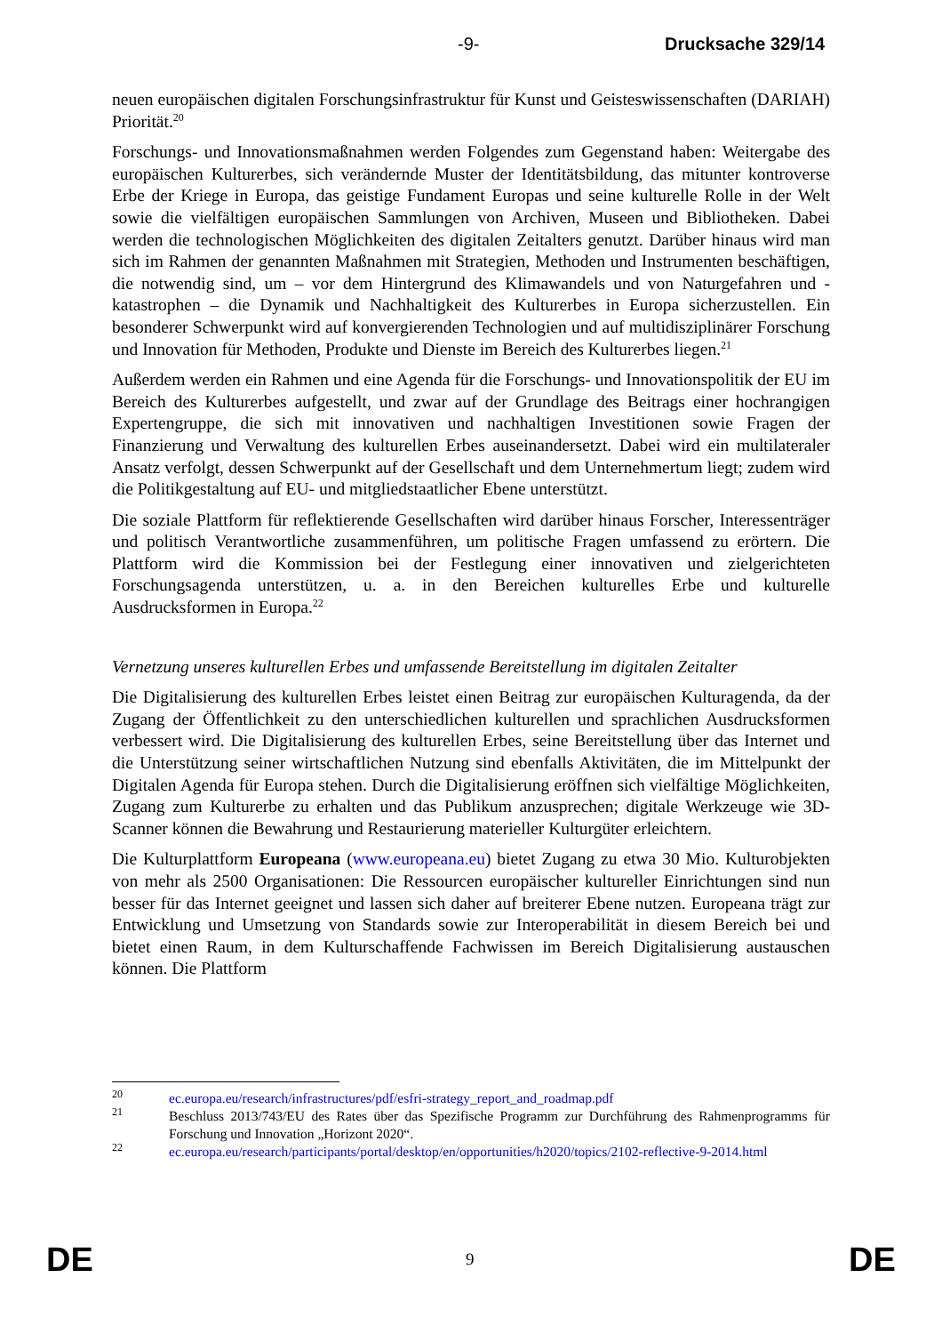-9- Drucksache 329/14
neuen europäischen digitalen Forschungsinfrastruktur für Kunst und Geisteswissenschaften (DARIAH) Priorität.<sup>20</sup>
Forschungs- und Innovationsmaßnahmen werden Folgendes zum Gegenstand haben: Weitergabe des europäischen Kulturerbes, sich verändernde Muster der Identitätsbildung, das mitunter kontroverse Erbe der Kriege in Europa, das geistige Fundament Europas und seine kulturelle Rolle in der Welt sowie die vielfältigen europäischen Sammlungen von Archiven, Museen und Bibliotheken. Dabei werden die technologischen Möglichkeiten des digitalen Zeitalters genutzt. Darüber hinaus wird man sich im Rahmen der genannten Maßnahmen mit Strategien, Methoden und Instrumenten beschäftigen, die notwendig sind, um – vor dem Hintergrund des Klimawandels und von Naturgefahren und -katastrophen – die Dynamik und Nachhaltigkeit des Kulturerbes in Europa sicherzustellen. Ein besonderer Schwerpunkt wird auf konvergierenden Technologien und auf multidisziplinärer Forschung und Innovation für Methoden, Produkte und Dienste im Bereich des Kulturerbes liegen.<sup>21</sup>
Außerdem werden ein Rahmen und eine Agenda für die Forschungs- und Innovationspolitik der EU im Bereich des Kulturerbes aufgestellt, und zwar auf der Grundlage des Beitrags einer hochrangigen Expertengruppe, die sich mit innovativen und nachhaltigen Investitionen sowie Fragen der Finanzierung und Verwaltung des kulturellen Erbes auseinandersetzt. Dabei wird ein multilateraler Ansatz verfolgt, dessen Schwerpunkt auf der Gesellschaft und dem Unternehmertum liegt; zudem wird die Politikgestaltung auf EU- und mitgliedstaatlicher Ebene unterstützt.
Die soziale Plattform für reflektierende Gesellschaften wird darüber hinaus Forscher, Interessenträger und politisch Verantwortliche zusammenführen, um politische Fragen umfassend zu erörtern. Die Plattform wird die Kommission bei der Festlegung einer innovativen und zielgerichteten Forschungsagenda unterstützen, u. a. in den Bereichen kulturelles Erbe und kulturelle Ausdrucksformen in Europa.<sup>22</sup>
Vernetzung unseres kulturellen Erbes und umfassende Bereitstellung im digitalen Zeitalter
Die Digitalisierung des kulturellen Erbes leistet einen Beitrag zur europäischen Kulturagenda, da der Zugang der Öffentlichkeit zu den unterschiedlichen kulturellen und sprachlichen Ausdrucksformen verbessert wird. Die Digitalisierung des kulturellen Erbes, seine Bereitstellung über das Internet und die Unterstützung seiner wirtschaftlichen Nutzung sind ebenfalls Aktivitäten, die im Mittelpunkt der Digitalen Agenda für Europa stehen. Durch die Digitalisierung eröffnen sich vielfältige Möglichkeiten, Zugang zum Kulturerbe zu erhalten und das Publikum anzusprechen; digitale Werkzeuge wie 3D-Scanner können die Bewahrung und Restaurierung materieller Kulturgüter erleichtern.
Die Kulturplattform Europeana (www.europeana.eu) bietet Zugang zu etwa 30 Mio. Kulturobjekten von mehr als 2500 Organisationen: Die Ressourcen europäischer kultureller Einrichtungen sind nun besser für das Internet geeignet und lassen sich daher auf breiterer Ebene nutzen. Europeana trägt zur Entwicklung und Umsetzung von Standards sowie zur Interoperabilität in diesem Bereich bei und bietet einen Raum, in dem Kulturschaffende Fachwissen im Bereich Digitalisierung austauschen können. Die Plattform
<sup>20</sup> ec.europa.eu/research/infrastructures/pdf/esfri-strategy_report_and_roadmap.pdf
<sup>21</sup> Beschluss 2013/743/EU des Rates über das Spezifische Programm zur Durchführung des Rahmenprogramms für Forschung und Innovation „Horizont 2020“.
<sup>22</sup> ec.europa.eu/research/participants/portal/desktop/en/opportunities/h2020/topics/2102-reflective-9-2014.html
DE 9 DE